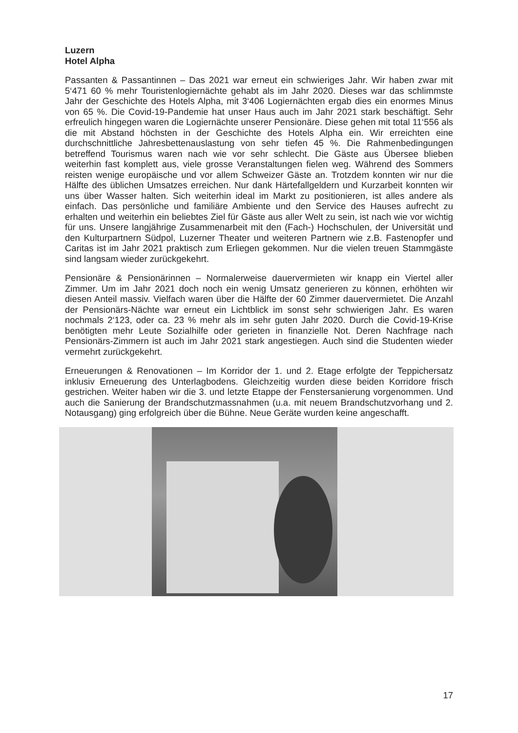Luzern
Hotel Alpha
Passanten & Passantinnen – Das 2021 war erneut ein schwieriges Jahr. Wir haben zwar mit 5‘471 60 % mehr Touristenlogiernächte gehabt als im Jahr 2020. Dieses war das schlimmste Jahr der Geschichte des Hotels Alpha, mit 3‘406 Logiernächten ergab dies ein enormes Minus von 65 %. Die Covid-19-Pandemie hat unser Haus auch im Jahr 2021 stark beschäftigt. Sehr erfreulich hingegen waren die Logiernächte unserer Pensionäre. Diese gehen mit total 11‘556 als die mit Abstand höchsten in der Geschichte des Hotels Alpha ein. Wir erreichten eine durchschnittliche Jahresbettenauslastung von sehr tiefen 45 %. Die Rahmenbedingungen betreffend Tourismus waren nach wie vor sehr schlecht. Die Gäste aus Übersee blieben weiterhin fast komplett aus, viele grosse Veranstaltungen fielen weg. Während des Sommers reisten wenige europäische und vor allem Schweizer Gäste an. Trotzdem konnten wir nur die Hälfte des üblichen Umsatzes erreichen. Nur dank Härtefallgeldern und Kurzarbeit konnten wir uns über Wasser halten. Sich weiterhin ideal im Markt zu positionieren, ist alles andere als einfach. Das persönliche und familiäre Ambiente und den Service des Hauses aufrecht zu erhalten und weiterhin ein beliebtes Ziel für Gäste aus aller Welt zu sein, ist nach wie vor wichtig für uns. Unsere langjährige Zusammenarbeit mit den (Fach-) Hochschulen, der Universität und den Kulturpartnern Südpol, Luzerner Theater und weiteren Partnern wie z.B. Fastenopfer und Caritas ist im Jahr 2021 praktisch zum Erliegen gekommen. Nur die vielen treuen Stammgäste sind langsam wieder zurückgekehrt.
Pensionäre & Pensionärinnen – Normalerweise dauervermieten wir knapp ein Viertel aller Zimmer. Um im Jahr 2021 doch noch ein wenig Umsatz generieren zu können, erhöhten wir diesen Anteil massiv. Vielfach waren über die Hälfte der 60 Zimmer dauervermietet. Die Anzahl der Pensionärs-Nächte war erneut ein Lichtblick im sonst sehr schwierigen Jahr. Es waren nochmals 2‘123, oder ca. 23 % mehr als im sehr guten Jahr 2020. Durch die Covid-19-Krise benötigten mehr Leute Sozialhilfe oder gerieten in finanzielle Not. Deren Nachfrage nach Pensionärs-Zimmern ist auch im Jahr 2021 stark angestiegen. Auch sind die Studenten wieder vermehrt zurückgekehrt.
Erneuerungen & Renovationen – Im Korridor der 1. und 2. Etage erfolgte der Teppichersatz inklusiv Erneuerung des Unterlagbodens. Gleichzeitig wurden diese beiden Korridore frisch gestrichen. Weiter haben wir die 3. und letzte Etappe der Fenstersanierung vorgenommen. Und auch die Sanierung der Brandschutzmassnahmen (u.a. mit neuem Brandschutzvorhang und 2. Notausgang) ging erfolgreich über die Bühne. Neue Geräte wurden keine angeschafft.
17